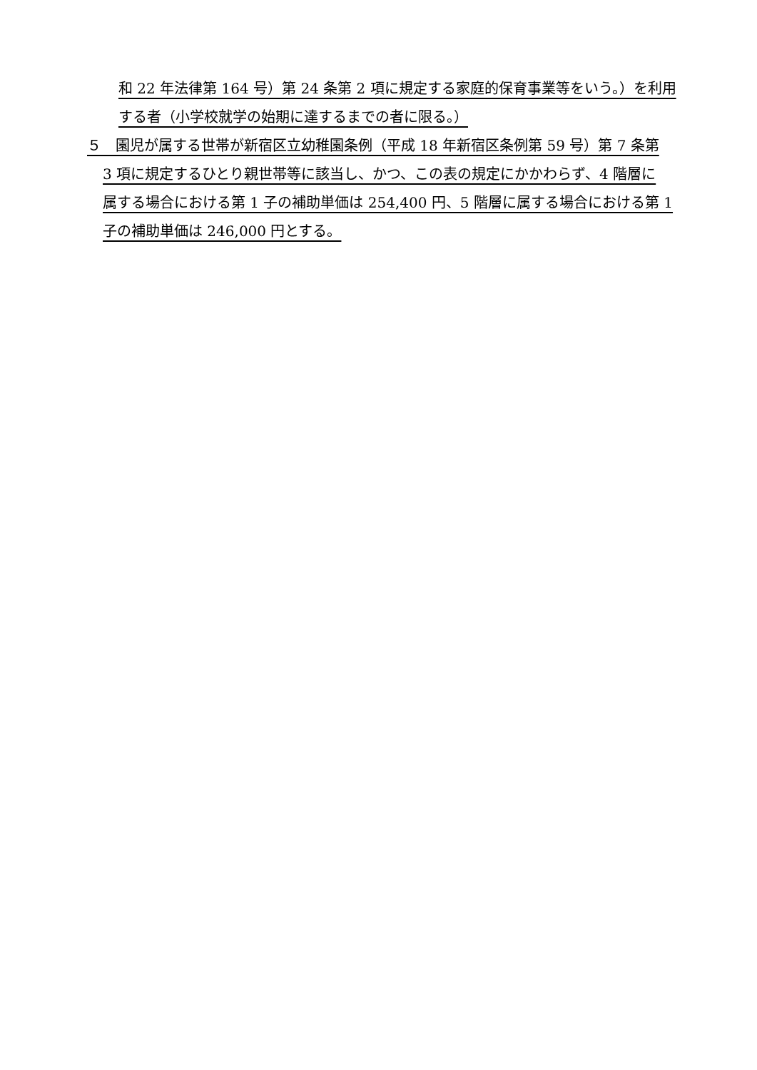和 22 年法律第 164 号）第 24 条第 2 項に規定する家庭的保育事業等をいう。）を利用
する者（小学校就学の始期に達するまでの者に限る。）
５　園児が属する世帯が新宿区立幼稚園条例（平成 18 年新宿区条例第 59 号）第 7 条第
3 項に規定するひとり親世帯等に該当し、かつ、この表の規定にかかわらず、4 階層に
属する場合における第 1 子の補助単価は 254,400 円、5 階層に属する場合における第 1
子の補助単価は 246,000 円とする。